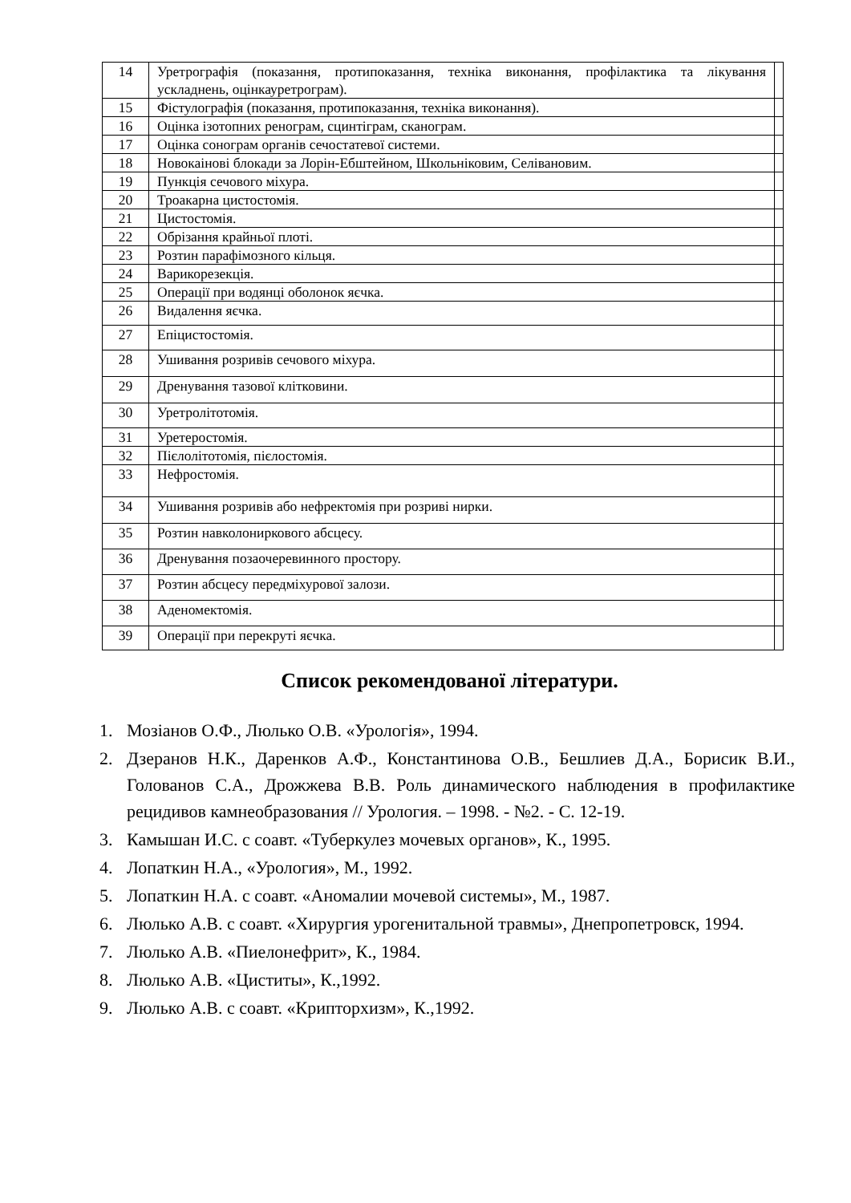| 14 | Уретрографія (показання, протипоказання, техніка виконання, профілактика та лікування ускладнень, оцінкауретрограм). | |
| 15 | Фістулографія (показання, протипоказання, техніка виконання). | |
| 16 | Оцінка ізотопних ренограм, сцинтіграм, сканограм. | |
| 17 | Оцінка сонограм органів сечостатевої системи. | |
| 18 | Новокаінові блокади за Лорін-Ебштейном, Школьніковим, Селівановим. | |
| 19 | Пункція сечового міхура. | |
| 20 | Троакарна цистостомія. | |
| 21 | Цистостомія. | |
| 22 | Обрізання крайньої плоті. | |
| 23 | Розтин парафімозного кільця. | |
| 24 | Варикорезекція. | |
| 25 | Операції при водянці оболонок яєчка. | |
| 26 | Видалення яєчка. | |
| 27 | Епіцистостомія. | |
| 28 | Ушивання розривів сечового міхура. | |
| 29 | Дренування тазової клітковини. | |
| 30 | Уретролітотомія. | |
| 31 | Уретеростомія. | |
| 32 | Пієлолітотомія, пієлостомія. | |
| 33 | Нефростомія. | |
| 34 | Ушивання розривів або нефректомія при розриві нирки. | |
| 35 | Розтин навколониркового абсцесу. | |
| 36 | Дренування позаочеревинного простору. | |
| 37 | Розтин абсцесу передміхурової залози. | |
| 38 | Аденомектомія. | |
| 39 | Операції при перекруті яєчка. | |
Список рекомендованої літератури.
1. Мозіанов О.Ф., Люлько О.В. «Урологія», 1994.
2. Дзеранов Н.К., Даренков А.Ф., Константинова О.В., Бешлиев Д.А., Борисик В.И., Голованов С.А., Дрожжева В.В. Роль динамического наблюдения в профилактике рецидивов камнеобразования // Урология. – 1998. - №2. - С. 12-19.
3. Камышан И.С. с соавт. «Туберкулез мочевых органов», К., 1995.
4. Лопаткин Н.А., «Урология», М., 1992.
5. Лопаткин Н.А. с соавт. «Аномалии мочевой системы», М., 1987.
6. Люлько А.В. с соавт. «Хирургия урогенитальной травмы», Днепропетровск, 1994.
7. Люлько А.В. «Пиелонефрит», К., 1984.
8. Люлько А.В. «Циститы», К.,1992.
9. Люлько А.В. с соавт. «Крипторхизм», К.,1992.